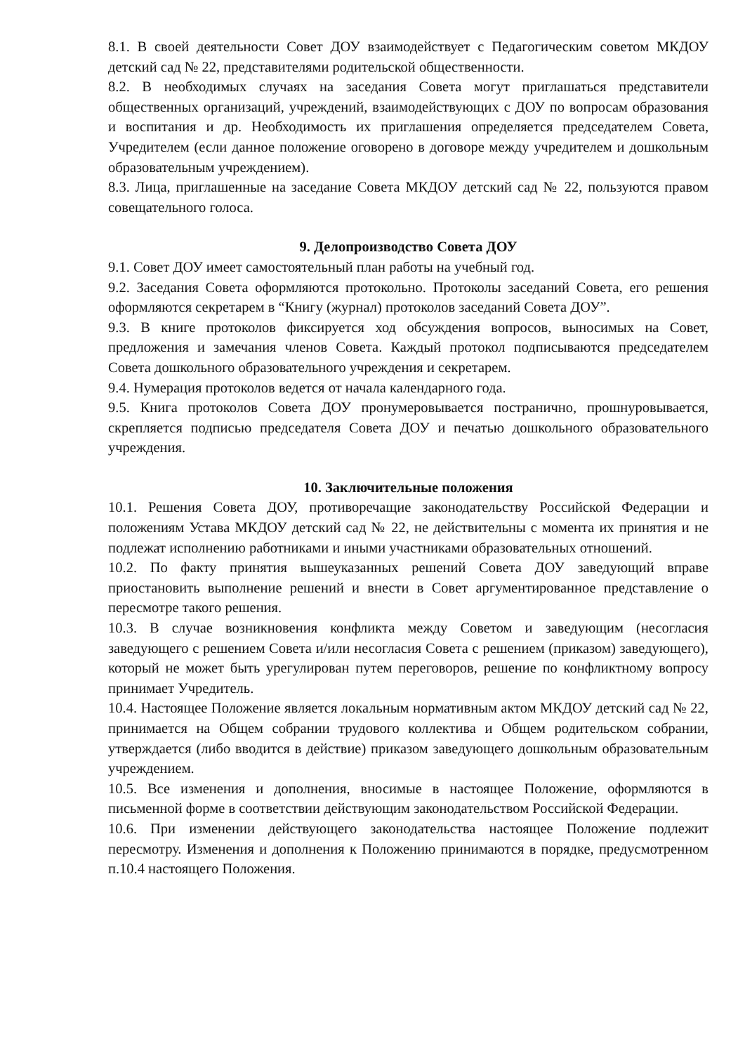8.1. В своей деятельности Совет ДОУ взаимодействует с Педагогическим советом МКДОУ детский сад № 22, представителями родительской общественности.
8.2. В необходимых случаях на заседания Совета могут приглашаться представители общественных организаций, учреждений, взаимодействующих с ДОУ по вопросам образования и воспитания и др. Необходимость их приглашения определяется председателем Совета, Учредителем (если данное положение оговорено в договоре между учредителем и дошкольным образовательным учреждением).
8.3. Лица, приглашенные на заседание Совета МКДОУ детский сад № 22, пользуются правом совещательного голоса.
9. Делопроизводство Совета ДОУ
9.1. Совет ДОУ имеет самостоятельный план работы на учебный год.
9.2. Заседания Совета оформляются протокольно. Протоколы заседаний Совета, его решения оформляются секретарем в “Книгу (журнал) протоколов заседаний Совета ДОУ”.
9.3. В книге протоколов фиксируется ход обсуждения вопросов, выносимых на Совет, предложения и замечания членов Совета. Каждый протокол подписываются председателем Совета дошкольного образовательного учреждения и секретарем.
9.4. Нумерация протоколов ведется от начала календарного года.
9.5. Книга протоколов Совета ДОУ пронумеровывается постранично, прошнуровывается, скрепляется подписью председателя Совета ДОУ и печатью дошкольного образовательного учреждения.
10. Заключительные положения
10.1. Решения Совета ДОУ, противоречащие законодательству Российской Федерации и положениям Устава МКДОУ детский сад № 22, не действительны с момента их принятия и не подлежат исполнению работниками и иными участниками образовательных отношений.
10.2. По факту принятия вышеуказанных решений Совета ДОУ заведующий вправе приостановить выполнение решений и внести в Совет аргументированное представление о пересмотре такого решения.
10.3. В случае возникновения конфликта между Советом и заведующим (несогласия заведующего с решением Совета и/или несогласия Совета с решением (приказом) заведующего), который не может быть урегулирован путем переговоров, решение по конфликтному вопросу принимает Учредитель.
10.4. Настоящее Положение является локальным нормативным актом МКДОУ детский сад № 22, принимается на Общем собрании трудового коллектива и Общем родительском собрании, утверждается (либо вводится в действие) приказом заведующего дошкольным образовательным учреждением.
10.5. Все изменения и дополнения, вносимые в настоящее Положение, оформляются в письменной форме в соответствии действующим законодательством Российской Федерации.
10.6. При изменении действующего законодательства настоящее Положение подлежит пересмотру. Изменения и дополнения к Положению принимаются в порядке, предусмотренном п.10.4 настоящего Положения.